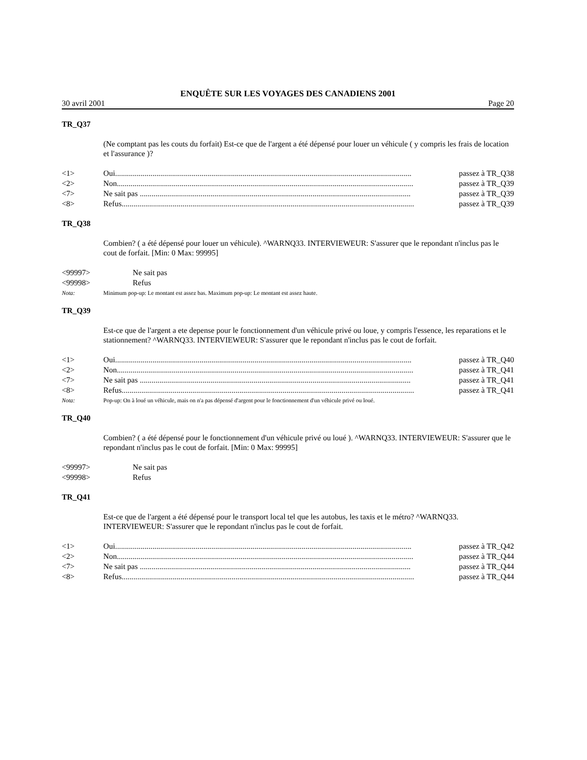ENQUÊTE SUR LES VOYAGES DES CANADIENS 2001
30 avril 2001 Page 20
TR_Q37
(Ne comptant pas les couts du forfait) Est-ce que de l'argent a été dépensé pour louer un véhicule ( y compris les frais de location et l'assurance )?
<1> Oui....................................................................................................................................................... passez à TR_Q38
<2> Non....................................................................................................................................................... passez à TR_Q39
<7> Ne sait pas .......................................................................................................................................... passez à TR_Q39
<8> Refus..................................................................................................................................................... passez à TR_Q39
TR_Q38
Combien? ( a été dépensé pour louer un véhicule). ^WARNQ33. INTERVIEWEUR: S'assurer que le repondant n'inclus pas le cout de forfait. [Min: 0 Max: 99995]
<99997> Ne sait pas
<99998> Refus
Nota: Minimum pop-up: Le montant est assez bas. Maximum pop-up: Le montant est assez haute.
TR_Q39
Est-ce que de l'argent a ete depense pour le fonctionnement d'un véhicule privé ou loue, y compris l'essence, les reparations et le stationnement? ^WARNQ33. INTERVIEWEUR: S'assurer que le repondant n'inclus pas le cout de forfait.
<1> Oui....................................................................................................................................................... passez à TR_Q40
<2> Non....................................................................................................................................................... passez à TR_Q41
<7> Ne sait pas .......................................................................................................................................... passez à TR_Q41
<8> Refus..................................................................................................................................................... passez à TR_Q41
Nota: Pop-up: On à loué un véhicule, mais on n'a pas dépensé d'argent pour le fonctionnement d'un véhicule privé ou loué.
TR_Q40
Combien? ( a été dépensé pour le fonctionnement d'un véhicule privé ou loué ). ^WARNQ33. INTERVIEWEUR: S'assurer que le repondant n'inclus pas le cout de forfait. [Min: 0 Max: 99995]
<99997> Ne sait pas
<99998> Refus
TR_Q41
Est-ce que de l'argent a été dépensé pour le transport local tel que les autobus, les taxis et le métro? ^WARNQ33. INTERVIEWEUR: S'assurer que le repondant n'inclus pas le cout de forfait.
<1> Oui....................................................................................................................................................... passez à TR_Q42
<2> Non....................................................................................................................................................... passez à TR_Q44
<7> Ne sait pas .......................................................................................................................................... passez à TR_Q44
<8> Refus..................................................................................................................................................... passez à TR_Q44